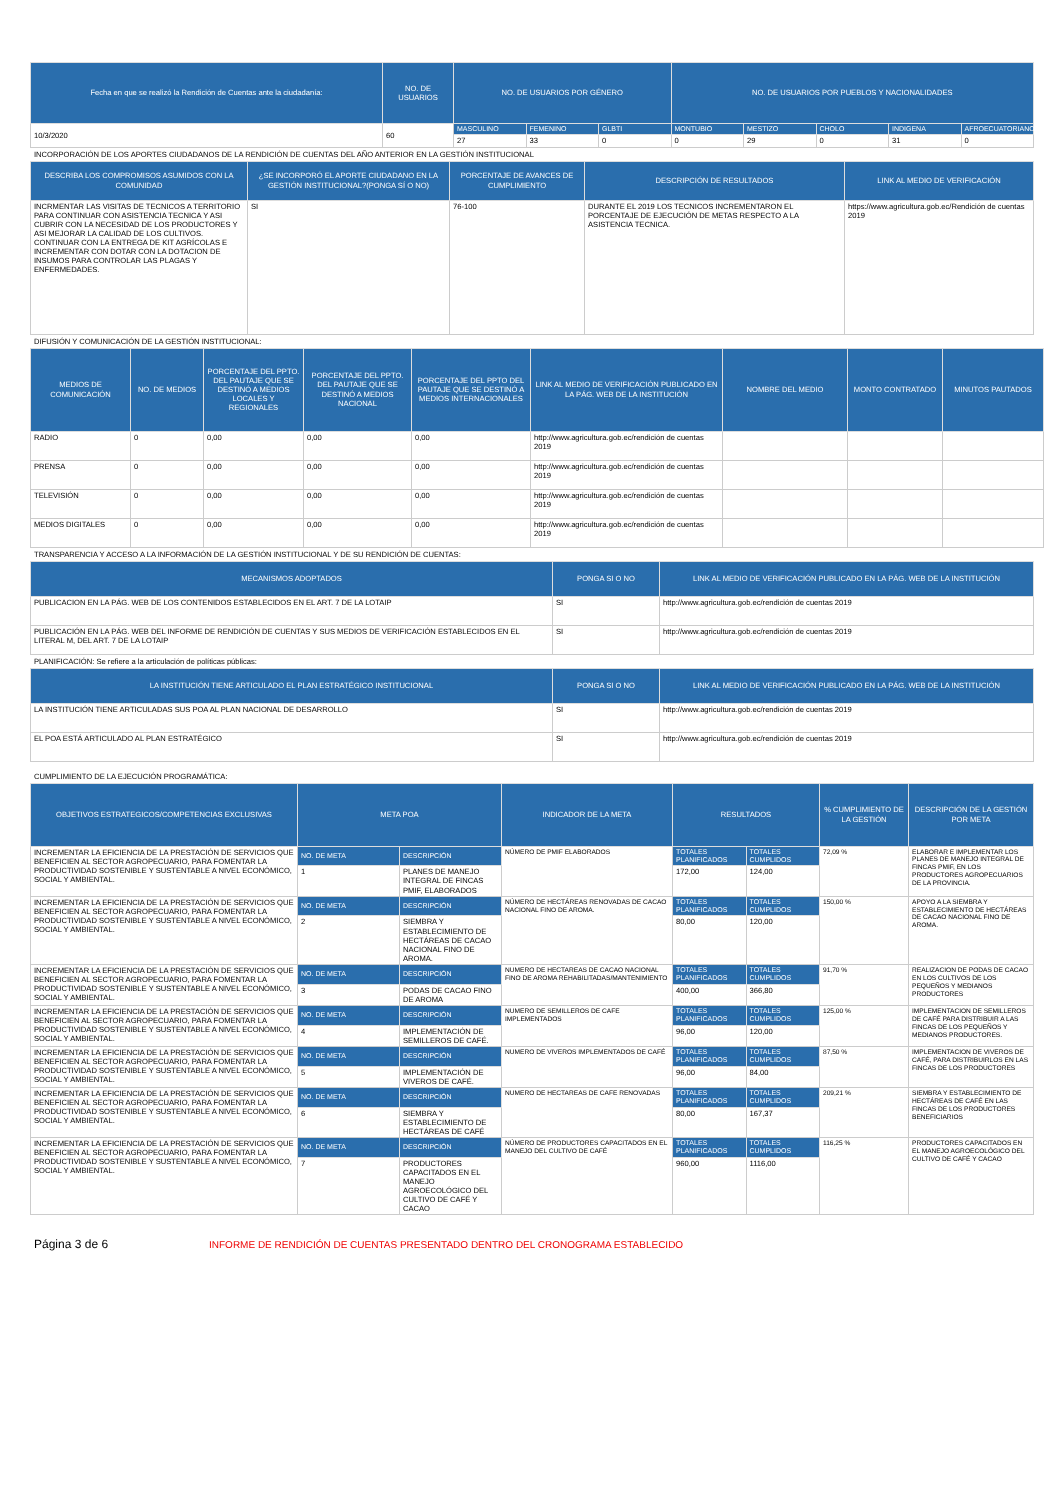| Fecha en que se realizó la Rendición de Cuentas ante la ciudadanía: | NO. DE USUARIOS | NO. DE USUARIOS POR GÉNERO | | | NO. DE USUARIOS POR PUEBLOS Y NACIONALIDADES | | | | |
| --- | --- | --- | --- | --- | --- | --- | --- | --- | --- |
| 10/3/2020 | 60 | MASCULINO | FEMENINO | GLBTI | MONTUBIO | MESTIZO | CHOLO | INDIGENA | AFROECUATORIANO |
| | | 27 | 33 | 0 | 0 | 29 | 0 | 31 | 0 |
INCORPORACIÓN DE LOS APORTES CIUDADANOS DE LA RENDICIÓN DE CUENTAS DEL AÑO ANTERIOR EN LA GESTIÓN INSTITUCIONAL
| DESCRIBA LOS COMPROMISOS ASUMIDOS CON LA COMUNIDAD | ¿SE INCORPORÓ EL APORTE CIUDADANO EN LA GESTIÓN INSTITUCIONAL?(PONGA SÍ O NO) | PORCENTAJE DE AVANCES DE CUMPLIMIENTO | DESCRIPCIÓN DE RESULTADOS | LINK AL MEDIO DE VERIFICACIÓN |
| --- | --- | --- | --- | --- |
| INCRMENTAR LAS VISITAS DE TECNICOS A TERRITORIO PARA CONTINUAR CON ASISTENCIA TECNICA Y ASI CUBRIR CON LA NECESIDAD DE LOS PRODUCTORES Y ASI MEJORAR LA CALIDAD DE LOS CULTIVOS. CONTINUAR CON LA ENTREGA DE KIT AGRÍCOLAS E INCREMENTAR CON DOTAR CON LA DOTACION DE INSUMOS PARA CONTROLAR LAS PLAGAS Y ENFERMEDADES. | SI | 76-100 | DURANTE EL 2019 LOS TECNICOS INCREMENTARON EL PORCENTAJE DE EJECUCIÓN DE METAS RESPECTO A LA ASISTENCIA TECNICA. | https://www.agricultura.gob.ec/Rendición de cuentas 2019 |
DIFUSIÓN Y COMUNICACIÓN DE LA GESTIÓN INSTITUCIONAL:
| MEDIOS DE COMUNICACIÓN | NO. DE MEDIOS | PORCENTAJE DEL PPTO. DEL PAUTAJE QUE SE DESTINÓ A MEDIOS LOCALES Y REGIONALES | PORCENTAJE DEL PPTO. DEL PAUTAJE QUE SE DESTINÓ A MEDIOS NACIONAL | PORCENTAJE DEL PPTO DEL PAUTAJE QUE SE DESTINÓ A MEDIOS INTERNACIONALES | LINK AL MEDIO DE VERIFICACIÓN PUBLICADO EN LA PÁG. WEB DE LA INSTITUCIÓN | NOMBRE DEL MEDIO | MONTO CONTRATADO | MINUTOS PAUTADOS |
| --- | --- | --- | --- | --- | --- | --- | --- | --- |
| RADIO | 0 | 0,00 | 0,00 | 0,00 | http://www.agricultura.gob.ec/rendición de cuentas 2019 | | | |
| PRENSA | 0 | 0,00 | 0,00 | 0,00 | http://www.agricultura.gob.ec/rendición de cuentas 2019 | | | |
| TELEVISIÓN | 0 | 0,00 | 0,00 | 0,00 | http://www.agricultura.gob.ec/rendición de cuentas 2019 | | | |
| MEDIOS DIGITALES | 0 | 0,00 | 0,00 | 0,00 | http://www.agricultura.gob.ec/rendición de cuentas 2019 | | | |
TRANSPARENCIA Y ACCESO A LA INFORMACIÓN DE LA GESTIÓN INSTITUCIONAL Y DE SU RENDICIÓN DE CUENTAS:
| MECANISMOS ADOPTADOS | PONGA SI O NO | LINK AL MEDIO DE VERIFICACIÓN PUBLICADO EN LA PÁG. WEB DE LA INSTITUCIÓN |
| --- | --- | --- |
| PUBLICACION EN LA PÁG. WEB DE LOS CONTENIDOS ESTABLECIDOS EN EL ART. 7 DE LA LOTAIP | SI | http://www.agricultura.gob.ec/rendición de cuentas 2019 |
| PUBLICACIÓN EN LA PÁG. WEB DEL INFORME DE RENDICIÓN DE CUENTAS Y SUS MEDIOS DE VERIFICACIÓN ESTABLECIDOS EN EL LITERAL M, DEL ART. 7 DE LA LOTAIP | SI | http://www.agricultura.gob.ec/rendición de cuentas 2019 |
PLANIFICACIÓN: Se refiere a la articulación de políticas públicas:
| LA INSTITUCIÓN TIENE ARTICULADO EL PLAN ESTRATÉGICO INSTITUCIONAL | PONGA SI O NO | LINK AL MEDIO DE VERIFICACIÓN PUBLICADO EN LA PÁG. WEB DE LA INSTITUCIÓN |
| --- | --- | --- |
| LA INSTITUCIÓN TIENE ARTICULADAS SUS POA AL PLAN NACIONAL DE DESARROLLO | SI | http://www.agricultura.gob.ec/rendición de cuentas 2019 |
| EL POA ESTÁ ARTICULADO AL PLAN ESTRATÉGICO | SI | http://www.agricultura.gob.ec/rendición de cuentas 2019 |
CUMPLIMIENTO DE LA EJECUCIÓN PROGRAMÁTICA:
| OBJETIVOS ESTRATEGICOS/COMPETENCIAS EXCLUSIVAS | META POA | | INDICADOR DE LA META | RESULTADOS | | % CUMPLIMIENTO DE LA GESTIÓN | DESCRIPCIÓN DE LA GESTIÓN POR META |
| --- | --- | --- | --- | --- | --- | --- | --- |
| INCREMENTAR LA EFICIENCIA DE LA PRESTACIÓN DE SERVICIOS QUE BENEFICIEN AL SECTOR AGROPECUARIO, PARA FOMENTAR LA PRODUCTIVIDAD SOSTENIBLE Y SUSTENTABLE A NIVEL ECONÓMICO, SOCIAL Y AMBIENTAL. | NO. DE META | DESCRIPCIÓN | NÚMERO DE PMIF ELABORADOS | TOTALES PLANIFICADOS | TOTALES CUMPLIDOS | 72,09 % | ELABORAR E IMPLEMENTAR LOS PLANES DE MANEJO INTEGRAL DE FINCAS PMIF, EN LOS PRODUCTORES AGROPECUARIOS DE LA PROVINCIA. |
| | 1 | PLANES DE MANEJO INTEGRAL DE FINCAS PMIF, ELABORADOS | | 172,00 | 124,00 | | |
| INCREMENTAR LA EFICIENCIA DE LA PRESTACIÓN DE SERVICIOS QUE BENEFICIEN AL SECTOR AGROPECUARIO, PARA FOMENTAR LA PRODUCTIVIDAD SOSTENIBLE Y SUSTENTABLE A NIVEL ECONÓMICO, SOCIAL Y AMBIENTAL. | NO. DE META | DESCRIPCIÓN | NÚMERO DE HECTÁREAS RENOVADAS DE CACAO NACIONAL FINO DE AROMA. | TOTALES PLANIFICADOS | TOTALES CUMPLIDOS | 150,00 % | APOYO A LA SIEMBRA Y ESTABLECIMIENTO DE HECTÁREAS DE CACAO NACIONAL FINO DE AROMA. |
| | 2 | SIEMBRA Y ESTABLECIMIENTO DE HECTÁREAS DE CACAO NACIONAL FINO DE AROMA. | | 80,00 | 120,00 | | |
| INCREMENTAR LA EFICIENCIA DE LA PRESTACIÓN DE SERVICIOS QUE BENEFICIEN AL SECTOR AGROPECUARIO, PARA FOMENTAR LA PRODUCTIVIDAD SOSTENIBLE Y SUSTENTABLE A NIVEL ECONÓMICO, SOCIAL Y AMBIENTAL. | NO. DE META | DESCRIPCIÓN | NUMERO DE HECTAREAS DE CACAO NACIONAL FINO DE AROMA REHABILITADAS/MANTENIMIENTO | TOTALES PLANIFICADOS | TOTALES CUMPLIDOS | 91,70 % | REALIZACION DE PODAS DE CACAO EN LOS CULTIVOS DE LOS PEQUEÑOS Y MEDIANOS PRODUCTORES |
| | 3 | PODAS DE CACAO FINO DE AROMA | | 400,00 | 366,80 | | |
| INCREMENTAR LA EFICIENCIA DE LA PRESTACIÓN DE SERVICIOS QUE BENEFICIEN AL SECTOR AGROPECUARIO, PARA FOMENTAR LA PRODUCTIVIDAD SOSTENIBLE Y SUSTENTABLE A NIVEL ECONÓMICO, SOCIAL Y AMBIENTAL. | NO. DE META | DESCRIPCIÓN | NUMERO DE SEMILLEROS DE CAFE IMPLEMENTADOS | TOTALES PLANIFICADOS | TOTALES CUMPLIDOS | 125,00 % | IMPLEMENTACION DE SEMILLEROS DE CAFÉ PARA DISTRIBUIR A LAS FINCAS DE LOS PEQUEÑOS Y MEDIANOS PRODUCTORES. |
| | 4 | IMPLEMENTACIÓN DE SEMILLEROS DE CAFÉ. | | 96,00 | 120,00 | | |
| INCREMENTAR LA EFICIENCIA DE LA PRESTACIÓN DE SERVICIOS QUE BENEFICIEN AL SECTOR AGROPECUARIO, PARA FOMENTAR LA PRODUCTIVIDAD SOSTENIBLE Y SUSTENTABLE A NIVEL ECONÓMICO, SOCIAL Y AMBIENTAL. | NO. DE META | DESCRIPCIÓN | NUMERO DE VIVEROS IMPLEMENTADOS DE CAFÉ | TOTALES PLANIFICADOS | TOTALES CUMPLIDOS | 87,50 % | IMPLEMENTACION DE VIVEROS DE CAFÉ, PARA DISTRIBUIRLOS EN LAS FINCAS DE LOS PRODUCTORES |
| | 5 | IMPLEMENTACIÓN DE VIVEROS DE CAFÉ. | | 96,00 | 84,00 | | |
| INCREMENTAR LA EFICIENCIA DE LA PRESTACIÓN DE SERVICIOS QUE BENEFICIEN AL SECTOR AGROPECUARIO, PARA FOMENTAR LA PRODUCTIVIDAD SOSTENIBLE Y SUSTENTABLE A NIVEL ECONÓMICO, SOCIAL Y AMBIENTAL. | NO. DE META | DESCRIPCIÓN | NUMERO DE HECTAREAS DE CAFE RENOVADAS | TOTALES PLANIFICADOS | TOTALES CUMPLIDOS | 209,21 % | SIEMBRA Y ESTABLECIMIENTO DE HECTÁREAS DE CAFÉ EN LAS FINCAS DE LOS PRODUCTORES BENEFICIARIOS |
| | 6 | SIEMBRA Y ESTABLECIMIENTO DE HECTÁREAS DE CAFÉ | | 80,00 | 167,37 | | |
| INCREMENTAR LA EFICIENCIA DE LA PRESTACIÓN DE SERVICIOS QUE BENEFICIEN AL SECTOR AGROPECUARIO, PARA FOMENTAR LA PRODUCTIVIDAD SOSTENIBLE Y SUSTENTABLE A NIVEL ECONÓMICO, SOCIAL Y AMBIENTAL. | NO. DE META | DESCRIPCIÓN | NÚMERO DE PRODUCTORES CAPACITADOS EN EL MANEJO DEL CULTIVO DE CAFÉ | TOTALES PLANIFICADOS | TOTALES CUMPLIDOS | 116,25 % | PRODUCTORES CAPACITADOS EN EL MANEJO AGROECOLÓGICO DEL CULTIVO DE CAFÉ Y CACAO |
| | 7 | PRODUCTORES CAPACITADOS EN EL MANEJO AGROECOLÓGICO DEL CULTIVO DE CAFÉ Y CACAO | | 960,00 | 1116,00 | | |
Página 3 de 6
INFORME DE RENDICIÓN DE CUENTAS PRESENTADO DENTRO DEL CRONOGRAMA ESTABLECIDO